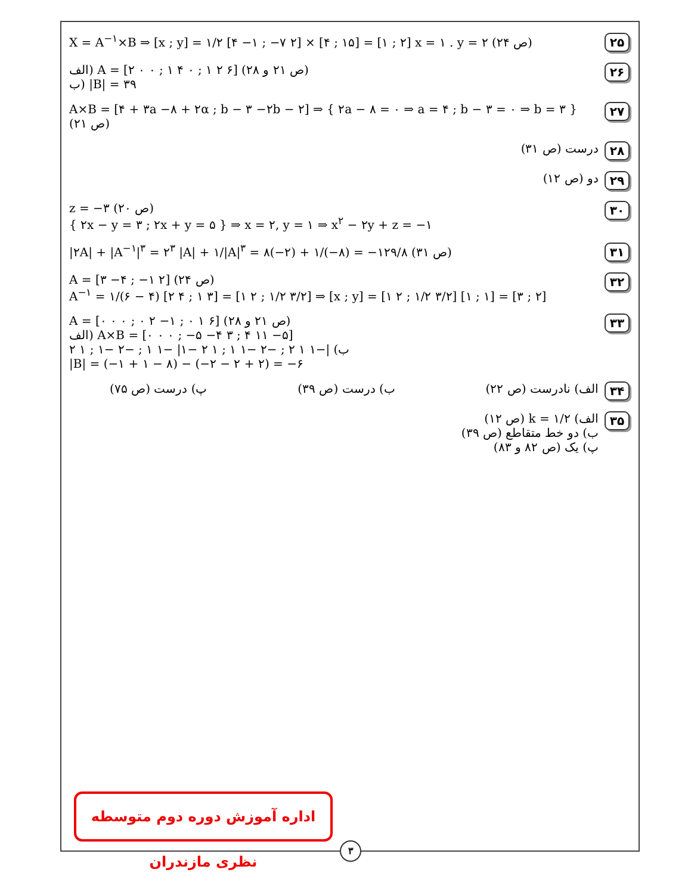۲۵
X = A<sup>−۱</sup>×B ⇒ [x ; y] = ۱/۲ [۴ −۱ ; −۷ ۲] × [۴ ; ۱۵] = [۱ ; ۲] x = ۱ . y = ۲ (ص ۲۴)
۲۶
الف) A = [۲ ۰ ۰ ; ۱ ۴ ۰ ; ۱ ۲ ۶] (ص ۲۱ و ۲۸)
ب) |B| = ۳۹
۲۷
A×B = [۴ + ۳a −۸ + ۲α ; b − ۳ −۲b − ۲] ⇒ { ۲a − ۸ = ۰ ⇒ a = ۴ ; b − ۳ = ۰ ⇒ b = ۳ } (ص ۲۱)
۲۸
درست (ص ۳۱)
۲۹
دو (ص ۱۲)
۳۰
z = −۳ (ص ۲۰)
{ ۲x − y = ۳ ; ۲x + y = ۵ } ⇒ x = ۲, y = ۱ ⇒ x<sup>۲</sup> − ۲y + z = −۱
۳۱
|۲A| + |A<sup>−۱</sup>|<sup>۳</sup> = ۲<sup>۳</sup> |A| + ۱/|A|<sup>۳</sup> = ۸(−۲) + ۱/(−۸) = −۱۲۹/۸ (ص ۳۱)
۳۲
A = [۳ −۴ ; −۱ ۲] (ص ۲۴)
A<sup>−۱</sup> = ۱/(۶ − ۴) [۲ ۴ ; ۱ ۳] = [۱ ۲ ; ۱/۲ ۳/۲] ⇒ [x ; y] = [۱ ۲ ; ۱/۲ ۳/۲] [۱ ; ۱] = [۳ ; ۲]
۳۳
A = [۰ ۰ ۰ ; ۰ ۲ −۱ ; ۰ ۱ ۶] (ص ۲۱ و ۲۸)
الف) A×B = [۰ ۰ ۰ ; −۵ −۴ ۳ ; ۴ ۱۱ −۵]
ب) |−۱ ۱ ۲ ; −۲ −۱ ۱ ; ۱ ۲ −۱| −۱ ۱ ; −۲ −۱ ; ۱ ۲
|B| = (−۱ + ۱ − ۸) − (−۲ − ۲ + ۲) = −۶
۳۴
الف) نادرست (ص ۲۲) ب) درست (ص ۳۹) پ) درست (ص ۷۵)
۳۵
الف) k = ۱/۲ (ص ۱۲)
ب) دو خط متقاطع (ص ۳۹)
پ) یک (ص ۸۲ و ۸۳)
اداره آموزش دوره دوم متوسطه نظری مازندران
۳